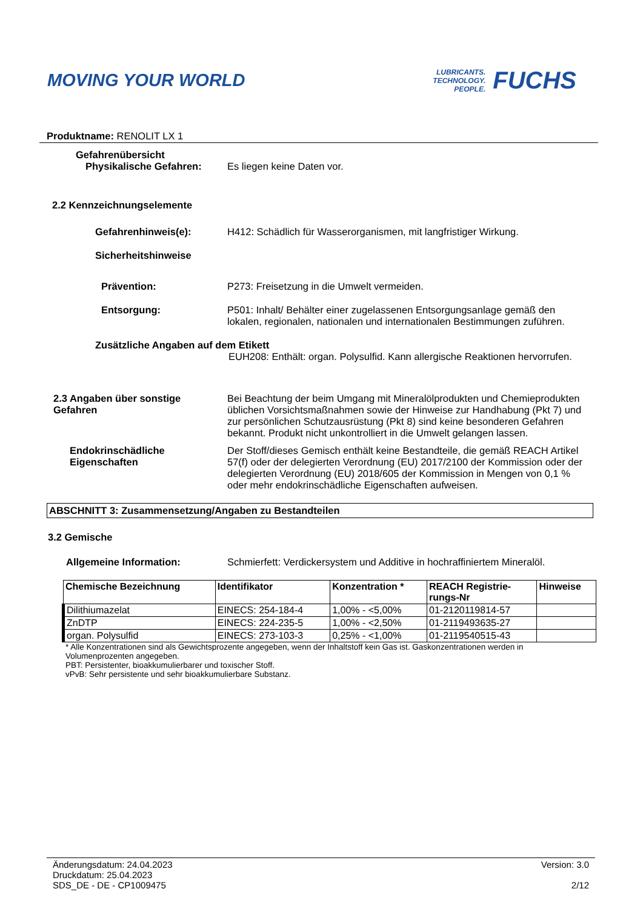MOVING YOUR WORLD
LUBRICANTS.
TECHNOLOGY.
PEOPLE.
FUCHS
Produktname: RENOLIT LX 1
Gefahrenübersicht
Physikalische Gefahren: Es liegen keine Daten vor.
2.2 Kennzeichnungselemente
Gefahrenhinweis(e): H412: Schädlich für Wasserorganismen, mit langfristiger Wirkung.
Sicherheitshinweise
Prävention: P273: Freisetzung in die Umwelt vermeiden.
Entsorgung: P501: Inhalt/ Behälter einer zugelassenen Entsorgungsanlage gemäß den lokalen, regionalen, nationalen und internationalen Bestimmungen zuführen.
Zusätzliche Angaben auf dem Etikett
EUH208: Enthält: organ. Polysulfid. Kann allergische Reaktionen hervorrufen.
2.3 Angaben über sonstige Gefahren Bei Beachtung der beim Umgang mit Mineralölprodukten und Chemieprodukten üblichen Vorsichtsmaßnahmen sowie der Hinweise zur Handhabung (Pkt 7) und zur persönlichen Schutzausrüstung (Pkt 8) sind keine besonderen Gefahren bekannt. Produkt nicht unkontrolliert in die Umwelt gelangen lassen.
Endokrinschädliche Eigenschaften Der Stoff/dieses Gemisch enthält keine Bestandteile, die gemäß REACH Artikel 57(f) oder der delegierten Verordnung (EU) 2017/2100 der Kommission oder der delegierten Verordnung (EU) 2018/605 der Kommission in Mengen von 0,1 % oder mehr endokrinschädliche Eigenschaften aufweisen.
ABSCHNITT 3: Zusammensetzung/Angaben zu Bestandteilen
3.2 Gemische
Allgemeine Information: Schmierfett: Verdickersystem und Additive in hochraffiniertem Mineralöl.
| Chemische Bezeichnung | Identifikator | Konzentration * | REACH Registrie- rungs-Nr | Hinweise |
| --- | --- | --- | --- | --- |
| Dilithiumazelat | EINECS: 254-184-4 | 1,00% - <5,00% | 01-2120119814-57 | |
| ZnDTP | EINECS: 224-235-5 | 1,00% - <2,50% | 01-2119493635-27 | |
| organ. Polysulfid | EINECS: 273-103-3 | 0,25% - <1,00% | 01-2119540515-43 | |
* Alle Konzentrationen sind als Gewichtsprozente angegeben, wenn der Inhaltstoff kein Gas ist. Gaskonzentrationen werden in Volumenprozenten angegeben.
PBT: Persistenter, bioakkumulierbarer und toxischer Stoff.
vPvB: Sehr persistente und sehr bioakkumulierbare Substanz.
Änderungsdatum: 24.04.2023
Druckdatum: 25.04.2023
SDS_DE - DE - CP1009475
Version: 3.0
2/12